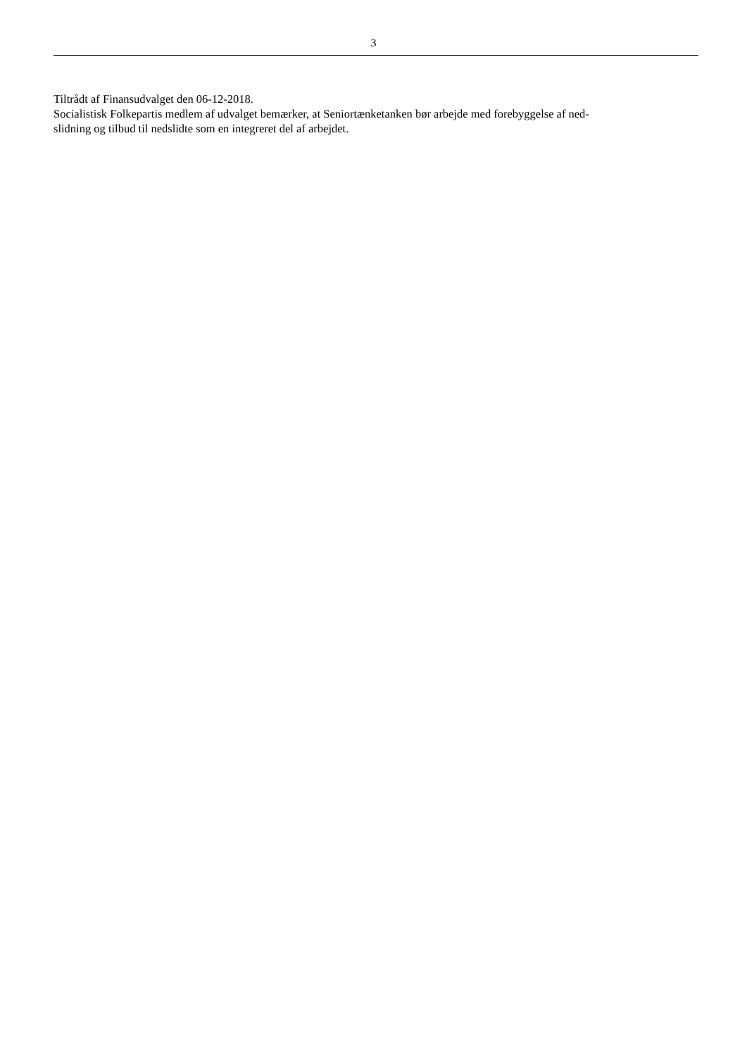3
Tiltrådt af Finansudvalget den 06-12-2018.
Socialistisk Folkepartis medlem af udvalget bemærker, at Seniortænketanken bør arbejde med forebyggelse af ned-
slidning og tilbud til nedslidte som en integreret del af arbejdet.